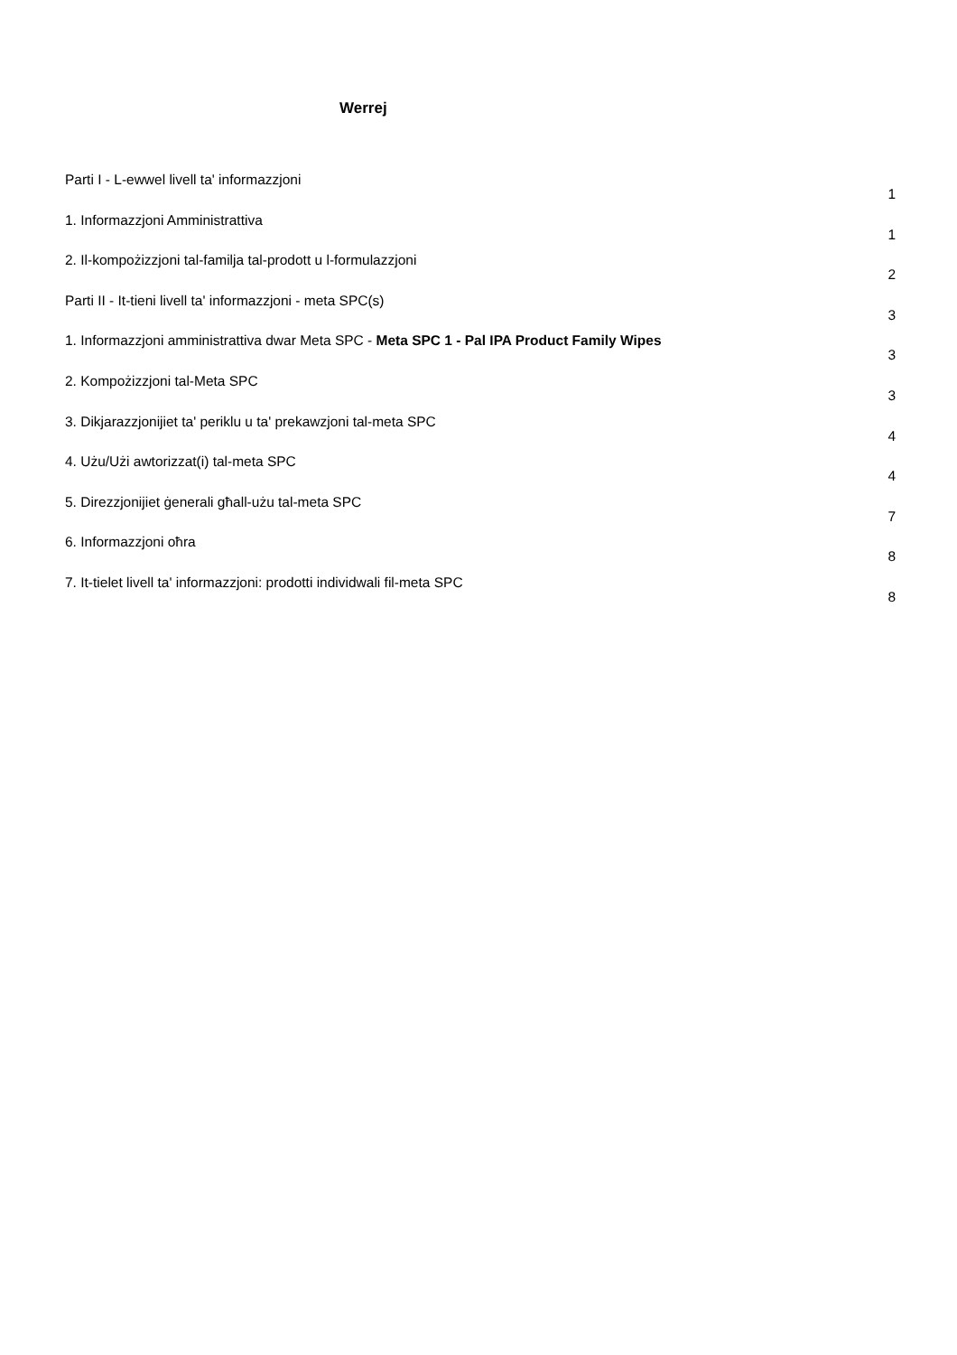Werrej
Parti I - L-ewwel livell ta' informazzjoni 1
1. Informazzjoni Amministrattiva 1
2. Il-kompożizzjoni tal-familja tal-prodott u l-formulazzjoni 2
Parti II - It-tieni livell ta' informazzjoni - meta SPC(s) 3
1. Informazzjoni amministrattiva dwar Meta SPC - Meta SPC 1 - Pal IPA Product Family Wipes 3
2. Kompożizzjoni tal-Meta SPC 3
3. Dikjarazzjonijiet ta' periklu u ta' prekawzjoni tal-meta SPC 4
4. Użu/Użi awtorizzat(i) tal-meta SPC 4
5. Direzzjonijiet ġenerali għall-użu tal-meta SPC 7
6. Informazzjoni oħra 8
7. It-tielet livell ta' informazzjoni: prodotti individwali fil-meta SPC 8